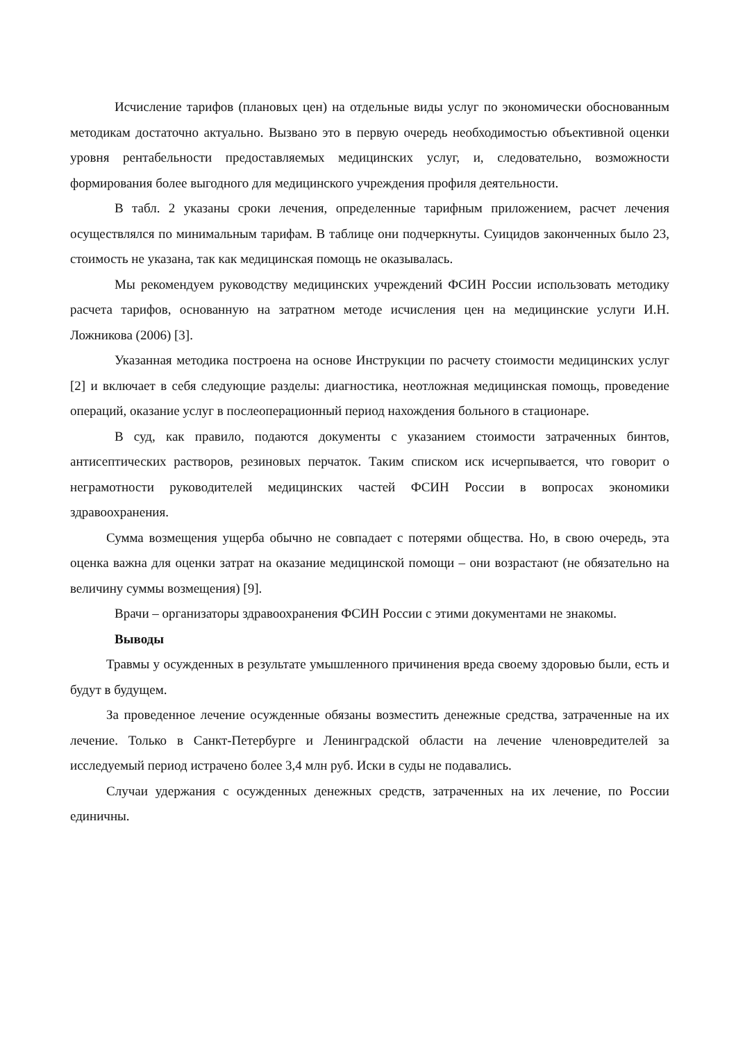Исчисление тарифов (плановых цен) на отдельные виды услуг по экономически обоснованным методикам достаточно актуально. Вызвано это в первую очередь необходимостью объективной оценки уровня рентабельности предоставляемых медицинских услуг, и, следовательно, возможности формирования более выгодного для медицинского учреждения профиля деятельности.
В табл. 2 указаны сроки лечения, определенные тарифным приложением, расчет лечения осуществлялся по минимальным тарифам. В таблице они подчеркнуты. Суицидов законченных было 23, стоимость не указана, так как медицинская помощь не оказывалась.
Мы рекомендуем руководству медицинских учреждений ФСИН России использовать методику расчета тарифов, основанную на затратном методе исчисления цен на медицинские услуги И.Н. Ложникова (2006) [3].
Указанная методика построена на основе Инструкции по расчету стоимости медицинских услуг [2] и включает в себя следующие разделы: диагностика, неотложная медицинская помощь, проведение операций, оказание услуг в послеоперационный период нахождения больного в стационаре.
В суд, как правило, подаются документы с указанием стоимости затраченных бинтов, антисептических растворов, резиновых перчаток. Таким списком иск исчерпывается, что говорит о неграмотности руководителей медицинских частей ФСИН России в вопросах экономики здравоохранения.
Сумма возмещения ущерба обычно не совпадает с потерями общества. Но, в свою очередь, эта оценка важна для оценки затрат на оказание медицинской помощи – они возрастают (не обязательно на величину суммы возмещения) [9].
Врачи – организаторы здравоохранения ФСИН России с этими документами не знакомы.
Выводы
Травмы у осужденных в результате умышленного причинения вреда своему здоровью были, есть и будут в будущем.
За проведенное лечение осужденные обязаны возместить денежные средства, затраченные на их лечение. Только в Санкт-Петербурге и Ленинградской области на лечение членовредителей за исследуемый период истрачено более 3,4 млн руб. Иски в суды не подавались.
Случаи удержания с осужденных денежных средств, затраченных на их лечение, по России единичны.